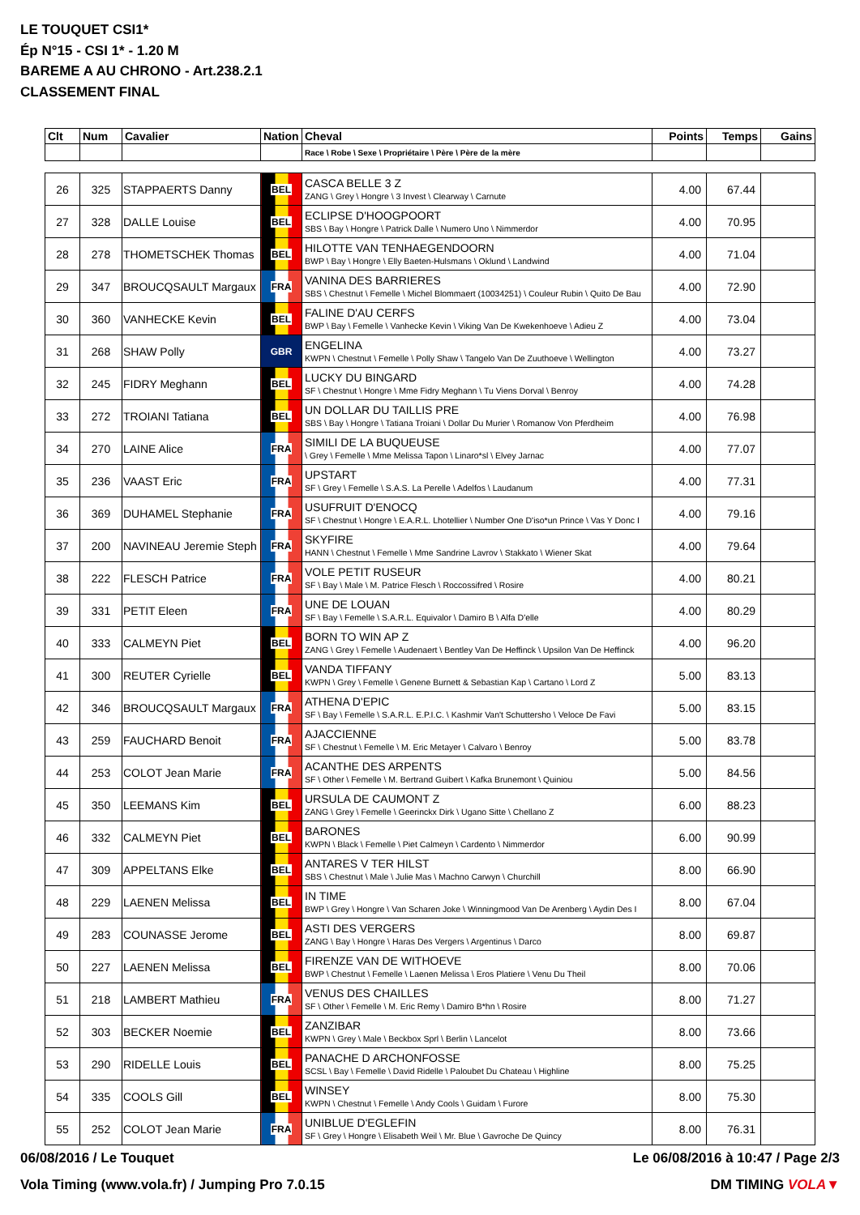LE TOUQUET CSI1*
Ép N°15 - CSI 1* - 1.20 M
BAREME A AU CHRONO - Art.238.2.1
CLASSEMENT FINAL
| Clt | Num | Cavalier | Nation | Cheval | Points | Temps | Gains |
| --- | --- | --- | --- | --- | --- | --- | --- |
| | | | | Race \ Robe \ Sexe \ Propriétaire \ Père \ Père de la mère | | | |
| 26 | 325 | STAPPAERTS Danny | BEL | CASCA BELLE 3 Z ZANG \ Grey \ Hongre \ 3 Invest \ Clearway \ Carnute | 4.00 | 67.44 | |
| 27 | 328 | DALLE Louise | BEL | ECLIPSE D'HOOGPOORT SBS \ Bay \ Hongre \ Patrick Dalle \ Numero Uno \ Nimmerdor | 4.00 | 70.95 | |
| 28 | 278 | THOMETSCHEK Thomas | BEL | HILOTTE VAN TENHAEGENDOORN BWP \ Bay \ Hongre \ Elly Baeten-Hulsmans \ Oklund \ Landwind | 4.00 | 71.04 | |
| 29 | 347 | BROUCQSAULT Margaux | FRA | VANINA DES BARRIERES SBS \ Chestnut \ Femelle \ Michel Blommaert (10034251) \ Couleur Rubin \ Quito De Bau | 4.00 | 72.90 | |
| 30 | 360 | VANHECKE Kevin | BEL | FALINE D'AU CERFS BWP \ Bay \ Femelle \ Vanhecke Kevin \ Viking Van De Kwekenhoeve \ Adieu Z | 4.00 | 73.04 | |
| 31 | 268 | SHAW Polly | GBR | ENGELINA KWPN \ Chestnut \ Femelle \ Polly Shaw \ Tangelo Van De Zuuthoeve \ Wellington | 4.00 | 73.27 | |
| 32 | 245 | FIDRY Meghann | BEL | LUCKY DU BINGARD SF \ Chestnut \ Hongre \ Mme Fidry Meghann \ Tu Viens Dorval \ Benroy | 4.00 | 74.28 | |
| 33 | 272 | TROIANI Tatiana | BEL | UN DOLLAR DU TAILLIS PRE SBS \ Bay \ Hongre \ Tatiana Troiani \ Dollar Du Murier \ Romanow Von Pferdheim | 4.00 | 76.98 | |
| 34 | 270 | LAINE Alice | FRA | SIMILI DE LA BUQUEUSE \ Grey \ Femelle \ Mme Melissa Tapon \ Linaro*sl \ Elvey Jarnac | 4.00 | 77.07 | |
| 35 | 236 | VAAST Eric | FRA | UPSTART SF \ Grey \ Femelle \ S.A.S. La Perelle \ Adelfos \ Laudanum | 4.00 | 77.31 | |
| 36 | 369 | DUHAMEL Stephanie | FRA | USUFRUIT D'ENOCQ SF \ Chestnut \ Hongre \ E.A.R.L. Lhotellier \ Number One D'iso*un Prince \ Vas Y Donc I | 4.00 | 79.16 | |
| 37 | 200 | NAVINEAU Jeremie Steph | FRA | SKYFIRE HANN \ Chestnut \ Femelle \ Mme Sandrine Lavrov \ Stakkato \ Wiener Skat | 4.00 | 79.64 | |
| 38 | 222 | FLESCH Patrice | FRA | VOLE PETIT RUSEUR SF \ Bay \ Male \ M. Patrice Flesch \ Roccossifred \ Rosire | 4.00 | 80.21 | |
| 39 | 331 | PETIT Eleen | FRA | UNE DE LOUAN SF \ Bay \ Femelle \ S.A.R.L. Equivalor \ Damiro B \ Alfa D'elle | 4.00 | 80.29 | |
| 40 | 333 | CALMEYN Piet | BEL | BORN TO WIN AP Z ZANG \ Grey \ Femelle \ Audenaert \ Bentley Van De Heffinck \ Upsilon Van De Heffinck | 4.00 | 96.20 | |
| 41 | 300 | REUTER Cyrielle | BEL | VANDA TIFFANY KWPN \ Grey \ Femelle \ Genene Burnett & Sebastian Kap \ Cartano \ Lord Z | 5.00 | 83.13 | |
| 42 | 346 | BROUCQSAULT Margaux | FRA | ATHENA D'EPIC SF \ Bay \ Femelle \ S.A.R.L. E.P.I.C. \ Kashmir Van't Schuttersho \ Veloce De Favi | 5.00 | 83.15 | |
| 43 | 259 | FAUCHARD Benoit | FRA | AJACCIENNE SF \ Chestnut \ Femelle \ M. Eric Metayer \ Calvaro \ Benroy | 5.00 | 83.78 | |
| 44 | 253 | COLOT Jean Marie | FRA | ACANTHE DES ARPENTS SF \ Other \ Femelle \ M. Bertrand Guibert \ Kafka Brunemont \ Quiniou | 5.00 | 84.56 | |
| 45 | 350 | LEEMANS Kim | BEL | URSULA DE CAUMONT Z ZANG \ Grey \ Femelle \ Geerinckx Dirk \ Ugano Sitte \ Chellano Z | 6.00 | 88.23 | |
| 46 | 332 | CALMEYN Piet | BEL | BARONES KWPN \ Black \ Femelle \ Piet Calmeyn \ Cardento \ Nimmerdor | 6.00 | 90.99 | |
| 47 | 309 | APPELTANS Elke | BEL | ANTARES V TER HILST SBS \ Chestnut \ Male \ Julie Mas \ Machno Carwyn \ Churchill | 8.00 | 66.90 | |
| 48 | 229 | LAENEN Melissa | BEL | IN TIME BWP \ Grey \ Hongre \ Van Scharen Joke \ Winningmood Van De Arenberg \ Aydin Des I | 8.00 | 67.04 | |
| 49 | 283 | COUNASSE Jerome | BEL | ASTI DES VERGERS ZANG \ Bay \ Hongre \ Haras Des Vergers \ Argentinus \ Darco | 8.00 | 69.87 | |
| 50 | 227 | LAENEN Melissa | BEL | FIRENZE VAN DE WITHOEVE BWP \ Chestnut \ Femelle \ Laenen Melissa \ Eros Platiere \ Venu Du Theil | 8.00 | 70.06 | |
| 51 | 218 | LAMBERT Mathieu | FRA | VENUS DES CHAILLES SF \ Other \ Femelle \ M. Eric Remy \ Damiro B*hn \ Rosire | 8.00 | 71.27 | |
| 52 | 303 | BECKER Noemie | BEL | ZANZIBAR KWPN \ Grey \ Male \ Beckbox Sprl \ Berlin \ Lancelot | 8.00 | 73.66 | |
| 53 | 290 | RIDELLE Louis | BEL | PANACHE D ARCHONFOSSE SCSL \ Bay \ Femelle \ David Ridelle \ Paloubet Du Chateau \ Highline | 8.00 | 75.25 | |
| 54 | 335 | COOLS Gill | BEL | WINSEY KWPN \ Chestnut \ Femelle \ Andy Cools \ Guidam \ Furore | 8.00 | 75.30 | |
| 55 | 252 | COLOT Jean Marie | FRA | UNIBLUE D'EGLEFIN SF \ Grey \ Hongre \ Elisabeth Weil \ Mr. Blue \ Gavroche De Quincy | 8.00 | 76.31 | |
06/08/2016 / Le Touquet Le 06/08/2016 à 10:47 / Page 2/3
Vola Timing (www.vola.fr) / Jumping Pro 7.0.15 DM TIMING VOLA▼